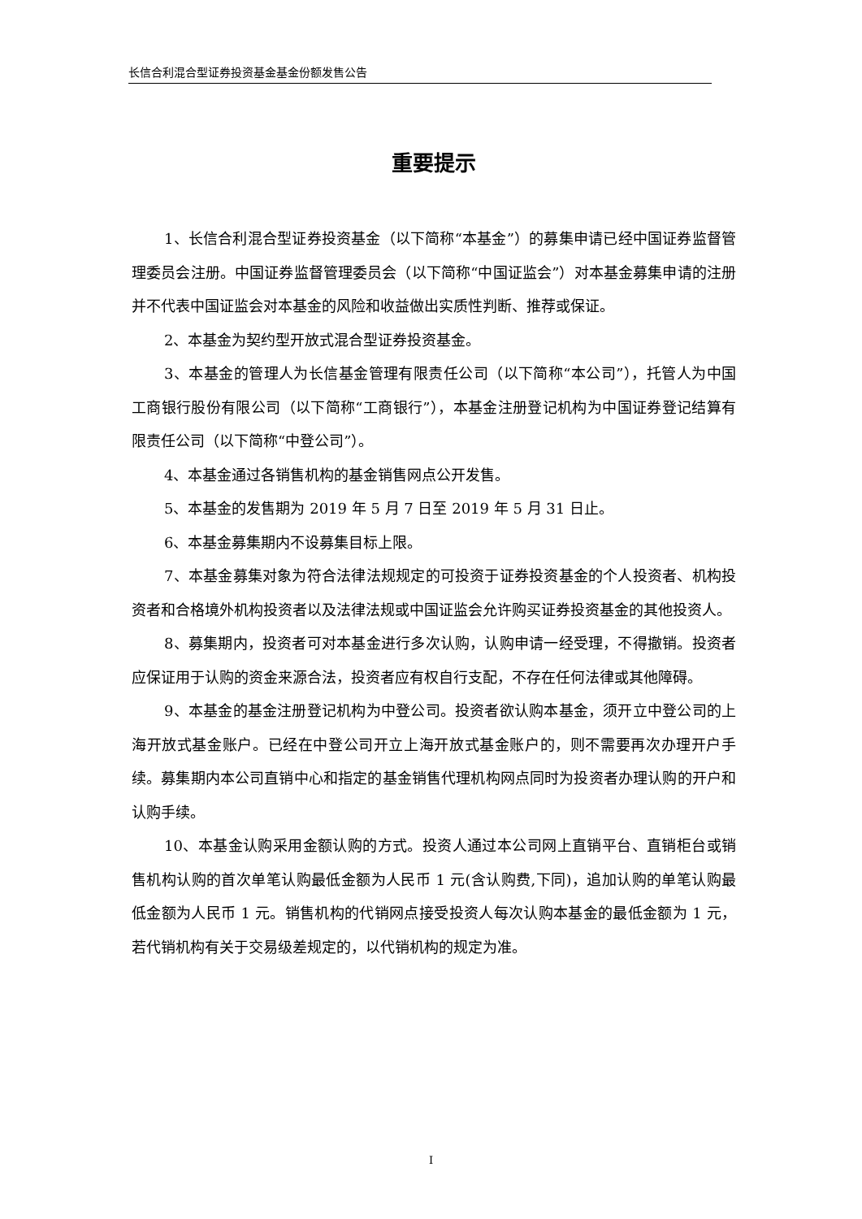长信合利混合型证券投资基金基金份额发售公告
重要提示
1、长信合利混合型证券投资基金（以下简称“本基金”）的募集申请已经中国证券监督管理委员会注册。中国证券监督管理委员会（以下简称“中国证监会”）对本基金募集申请的注册并不代表中国证监会对本基金的风险和收益做出实质性判断、推荐或保证。
2、本基金为契约型开放式混合型证券投资基金。
3、本基金的管理人为长信基金管理有限责任公司（以下简称“本公司”），托管人为中国工商银行股份有限公司（以下简称“工商银行”），本基金注册登记机构为中国证券登记结算有限责任公司（以下简称“中登公司”）。
4、本基金通过各销售机构的基金销售网点公开发售。
5、本基金的发售期为 2019 年 5 月 7 日至 2019 年 5 月 31 日止。
6、本基金募集期内不设募集目标上限。
7、本基金募集对象为符合法律法规规定的可投资于证券投资基金的个人投资者、机构投资者和合格境外机构投资者以及法律法规或中国证监会允许购买证券投资基金的其他投资人。
8、募集期内，投资者可对本基金进行多次认购，认购申请一经受理，不得撤销。投资者应保证用于认购的资金来源合法，投资者应有权自行支配，不存在任何法律或其他障碍。
9、本基金的基金注册登记机构为中登公司。投资者欲认购本基金，须开立中登公司的上海开放式基金账户。已经在中登公司开立上海开放式基金账户的，则不需要再次办理开户手续。募集期内本公司直销中心和指定的基金销售代理机构网点同时为投资者办理认购的开户和认购手续。
10、本基金认购采用金额认购的方式。投资人通过本公司网上直销平台、直销柜台或销售机构认购的首次单笔认购最低金额为人民币 1 元(含认购费,下同)，追加认购的单笔认购最低金额为人民币 1 元。销售机构的代销网点接受投资人每次认购本基金的最低金额为 1 元，若代销机构有关于交易级差规定的，以代销机构的规定为准。
I